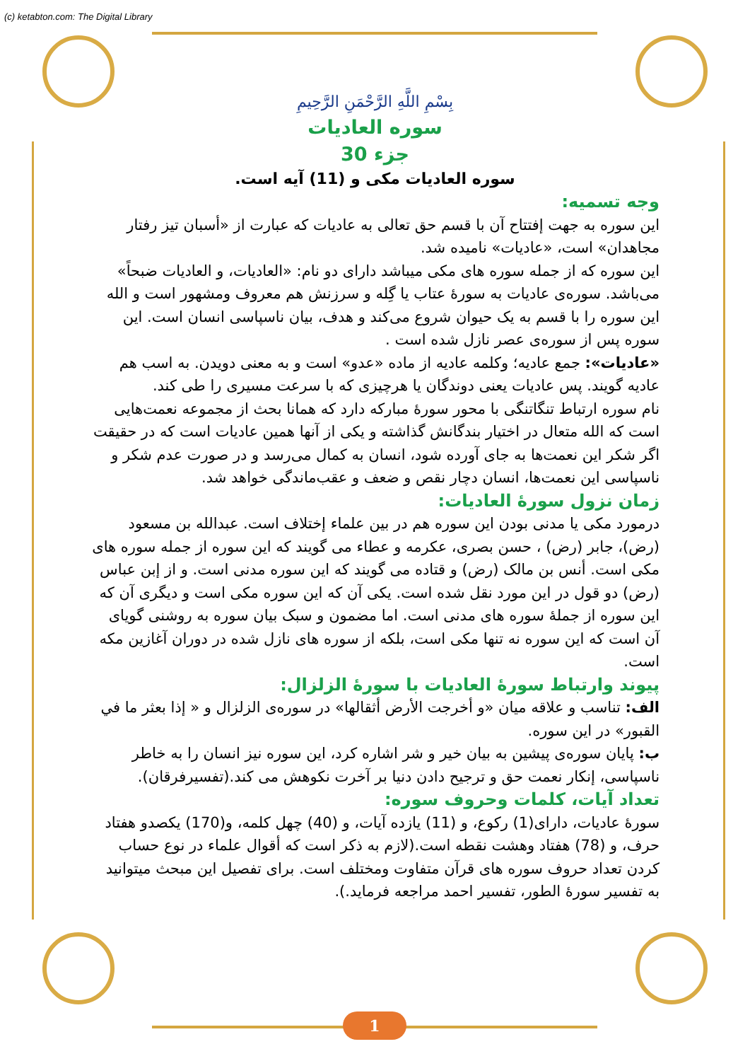(c) ketabton.com: The Digital Library
بِسْمِ اللَّهِ الرَّحْمَنِ الرَّحِيمِ
سوره العادیات
جزء 30
سوره العادیات مکی و (11) آیه است.
وجه تسمیه:
این سوره به جهت إفتتاح آن با قسم حق تعالی به عادیات که عبارت از «أسبان تیز رفتار مجاهدان» است، «عادیات» نامیده شد.
این سوره که از جمله سوره های مکی میباشد داراى دو نام: «العادیات، و العادیات ضبحاً» مى‌باشد. سوره‌ی عادیات به سورۀ عتاب یا گِله و سرزنش هم معروف ومشهور است و الله این سوره را با قسم به یک حیوان شروع می‌کند و هدف، بیان ناسپاسی انسان است. این سوره پس از سوره‌ی عصر نازل شده است .
«عادیات»: جمع عادیه؛ وکلمه عادیه از ماده «عدو» است و به معنی دویدن. به اسب هم عادیه گویند. پس عادیات یعنی دوندگان یا هرچیزی که با سرعت مسیری را طی کند.
نام سوره ارتباط تنگاتنگی با محور سورۀ مبارکه دارد که همانا بحث از مجموعه نعمت‌هایی است که الله متعال در اختیار بندگانش گذاشته و یکی از آنها همین عادیات است که در حقیقت اگر شکر این نعمت‌ها به جای آورده شود، انسان به کمال می‌رسد و در صورت عدم شکر و ناسپاسی این نعمت‌ها، انسان دچار نقص و ضعف و عقب‌ماندگی خواهد شد.
زمان نزول سورۀ العادیات:
درمورد مکی یا مدنی بودن این سوره هم در بین علماء إختلاف است. عبدالله بن مسعود (رض)، جابر (رض) ، حسن بصری، عکرمه و عطاء می گویند که این سوره از جمله سوره های مکی است. أنس بن مالک (رض) و قتاده می گویند که این سوره مدنی است. و از إبن عباس (رض) دو قول در این مورد نقل شده است. یکی آن که این سوره مکی است و دیگری آن که این سوره از جملۀ سوره های مدنی است. اما مضمون و سبک بیان سوره به روشنی گویای آن است که این سوره نه تنها مکی است، بلکه از سوره های نازل شده در دوران آغازین مکه است.
پیوند وارتباط سورۀ العادیات با سورۀ الزلزال:
الف: تناسب و علاقه میان «و أخرجت الأرض أثقالها» در سوره‌ی الزلزال و « إذا بعثر ما في القبور» در این سوره.
ب: پایان سوره‌ی پیشین به بیان خیر و شر اشاره کرد، این سوره نیز انسان را به خاطر ناسپاسی، إنکار نعمت حق و ترجیح دادن دنیا بر آخرت نکوهش می کند.(تفسیرفرقان).
تعداد آیات، کلمات وحروف سوره:
سورۀ عادیات، داراى(1) رکوع، و (11) یازده آیات، و (40) چهل کلمه، و(170) یکصدو هفتاد حرف، و (78) هفتاد وهشت نقطه است.(لازم به ذکر است که أقوال علماء در نوع حساب کردن تعداد حروف سوره های قرآن متفاوت ومختلف است. برای تفصیل این مبحث میتوانید به تفسیر سورۀ الطور، تفسیر احمد مراجعه فرماید.).
1